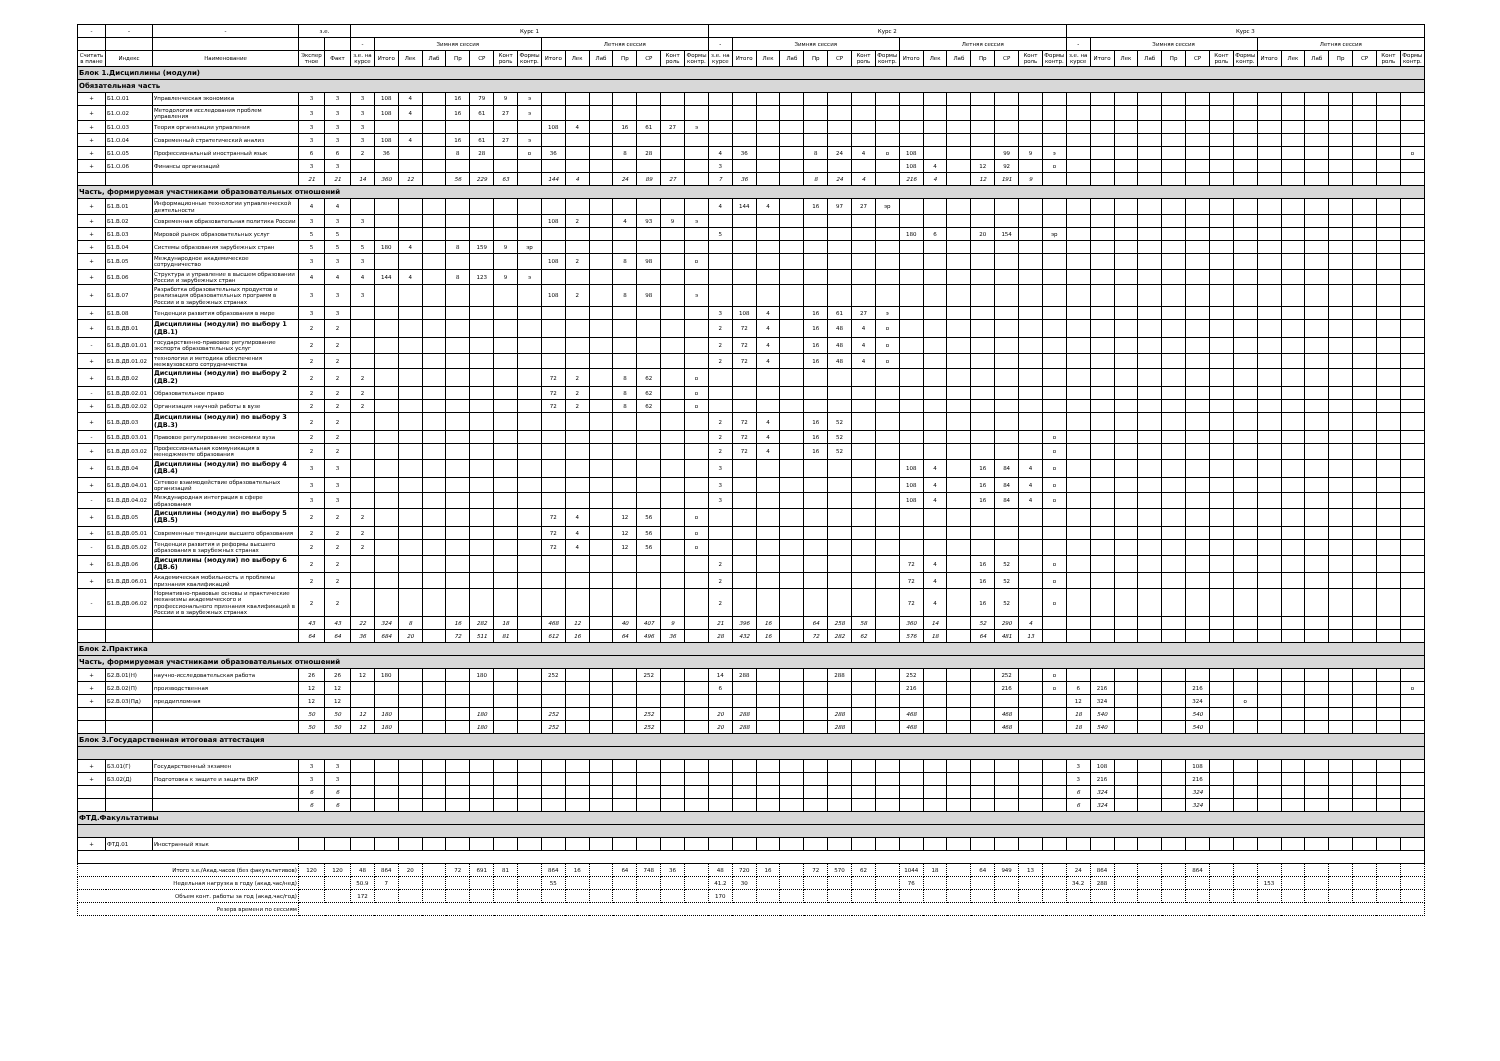| - | - | - | з.е. | | Курс 1 | | | | | | | | | | | | | | | Курс 2 | | | | | | | | | | | | | | | Курс 3 | | | | | | | | | | | | | | |
| --- | --- | --- | --- | --- | --- | --- | --- | --- | --- | --- | --- | --- | --- | --- | --- | --- | --- | --- | --- | --- | --- | --- | --- | --- | --- | --- | --- | --- | --- | --- | --- | --- | --- | --- | --- | --- | --- | --- | --- | --- | --- | --- | --- | --- | --- | --- | --- | --- | --- |
| | | | | | - | Зимняя сессия | | | | | | | Летняя сессия | | | | | | | - | Зимняя сессия | | | | | | | Летняя сессия | | | | | | | - | Зимняя сессия | | | | | | | Летняя сессия | | | | | | |
| Считать в плане | Индекс | Наименование | Экспер тное | Факт | з.е. на курсе | Итого | Лек | Лаб | Пр | СР | Конт роль | Формы контр. | Итого | Лек | Лаб | Пр | СР | Конт роль | Формы контр. | з.е. на курсе | Итого | Лек | Лаб | Пр | СР | Конт роль | Формы контр. | Итого | Лек | Лаб | Пр | СР | Конт роль | Формы контр. | з.е. на курсе | Итого | Лек | Лаб | Пр | СР | Конт роль | Формы контр. | Итого | Лек | Лаб | Пр | СР | Конт роль | Формы контр. |
| Блок 1.Дисциплины (модули) | | | | | | | | | | | | | | | | | | | | | | | | | | | | | | | | | | | | | | | | | | | | | | | | | |
| Обязательная часть | | | | | | | | | | | | | | | | | | | | | | | | | | | | | | | | | | | | | | | | | | | | | | | | | |
| + | Б1.О.01 | Управленческая экономика | 3 | 3 | 3 | 108 | 4 | | 16 | 79 | 9 | э | | | | | | | | | | | | | | | | | | | | | | | | | | | | | | | | | | | | | |
| + | Б1.О.02 | Методология исследования проблем управления | 3 | 3 | 3 | 108 | 4 | | 16 | 61 | 27 | э | | | | | | | | | | | | | | | | | | | | | | | | | | | | | | | | | | | | | |
| + | Б1.О.03 | Теория организации управления | 3 | 3 | 3 | | | | | | | | 108 | 4 | | 16 | 61 | 27 | э | | | | | | | | | | | | | | | | | | | | | | | | | | | | | | |
| + | Б1.О.04 | Современный стратегический анализ | 3 | 3 | 3 | 108 | 4 | | 16 | 61 | 27 | э | | | | | | | | | | | | | | | | | | | | | | | | | | | | | | | | | | | | | |
| + | Б1.О.05 | Профессиональный иностранный язык | 6 | 6 | 2 | 36 | | | 8 | 28 | | о | 36 | | | 8 | 28 | | | 4 | 36 | | | 8 | 24 | 4 | о | 108 | | | | 99 | 9 | э | | | | | | | | | | | | | | | о |
| + | Б1.О.06 | Финансы организаций | 3 | 3 | | | | | | | | | | | | | | | | 3 | | | | | | | | 108 | 4 | | 12 | 92 | | о | | | | | | | | | | | | | | | |
| | | | 21 | 21 | 14 | 360 | 12 | | 56 | 229 | 63 | | 144 | 4 | | 24 | 89 | 27 | | 7 | 36 | | | 8 | 24 | 4 | | 216 | 4 | | 12 | 191 | 9 | | | | | | | | | | | | | | | | |
| Часть, формируемая участниками образовательных отношений | | | | | | | | | | | | | | | | | | | | | | | | | | | | | | | | | | | | | | | | | | | | | | | | | |
| + | Б1.В.01 | Информационные технологии управленческой деятельности | 4 | 4 | | | | | | | | | | | | | | | | 4 | 144 | 4 | | 16 | 97 | 27 | эр | | | | | | | | | | | | | | | | | | | | | | |
| + | Б1.В.02 | Современная образовательная политика России | 3 | 3 | 3 | | | | | | | | 108 | 2 | | 4 | 93 | 9 | э | | | | | | | | | | | | | | | | | | | | | | | | | | | | | | |
| + | Б1.В.03 | Мировой рынок образовательных услуг | 5 | 5 | | | | | | | | | | | | | | | | 5 | | | | | | | | 180 | 6 | | 20 | 154 | | эр | | | | | | | | | | | | | | | |
| + | Б1.В.04 | Системы образования зарубежных стран | 5 | 5 | 5 | 180 | 4 | | 8 | 159 | 9 | эр | | | | | | | | | | | | | | | | | | | | | | | | | | | | | | | | | | | | | |
| + | Б1.В.05 | Международное академическое сотрудничество | 3 | 3 | 3 | | | | | | | | 108 | 2 | | 8 | 98 | | о | | | | | | | | | | | | | | | | | | | | | | | | | | | | | | |
| + | Б1.В.06 | Структура и управление в высшем образовании России и зарубежных стран | 4 | 4 | 4 | 144 | 4 | | 8 | 123 | 9 | э | | | | | | | | | | | | | | | | | | | | | | | | | | | | | | | | | | | | | |
| + | Б1.В.07 | Разработка образовательных продуктов и реализация образовательных программ в России и в зарубежных странах | 3 | 3 | 3 | | | | | | | | 108 | 2 | | 8 | 98 | | э | | | | | | | | | | | | | | | | | | | | | | | | | | | | | | |
| + | Б1.В.08 | Тенденции развития образования в мире | 3 | 3 | | | | | | | | | | | | | | | | 3 | 108 | 4 | | 16 | 61 | 27 | э | | | | | | | | | | | | | | | | | | | | | | |
| + | Б1.В.ДВ.01 | Дисциплины (модули) по выбору 1 (ДВ.1) | 2 | 2 | | | | | | | | | | | | | | | | 2 | 72 | 4 | | 16 | 48 | 4 | о | | | | | | | | | | | | | | | | | | | | | | |
| - | Б1.В.ДВ.01.01 | государственно-правовое регулирование экспорта образовательных услуг | 2 | 2 | | | | | | | | | | | | | | | | 2 | 72 | 4 | | 16 | 48 | 4 | о | | | | | | | | | | | | | | | | | | | | | | |
| + | Б1.В.ДВ.01.02 | технологии и методика обеспечения межвузовского сотрудничества | 2 | 2 | | | | | | | | | | | | | | | | 2 | 72 | 4 | | 16 | 48 | 4 | о | | | | | | | | | | | | | | | | | | | | | | |
| + | Б1.В.ДВ.02 | Дисциплины (модули) по выбору 2 (ДВ.2) | 2 | 2 | 2 | | | | | | | | 72 | 2 | | 8 | 62 | | о | | | | | | | | | | | | | | | | | | | | | | | | | | | | | | |
| - | Б1.В.ДВ.02.01 | Образовательное право | 2 | 2 | 2 | | | | | | | | 72 | 2 | | 8 | 62 | | о | | | | | | | | | | | | | | | | | | | | | | | | | | | | | | |
| + | Б1.В.ДВ.02.02 | Организация научной работы в вузе | 2 | 2 | 2 | | | | | | | | 72 | 2 | | 8 | 62 | | о | | | | | | | | | | | | | | | | | | | | | | | | | | | | | | |
| + | Б1.В.ДВ.03 | Дисциплины (модули) по выбору 3 (ДВ.3) | 2 | 2 | | | | | | | | | | | | | | | | 2 | 72 | 4 | | 16 | 52 | | | | | | | | | | | | | | | | | | | | | | | | |
| - | Б1.В.ДВ.03.01 | Правовое регулирование экономики вуза | 2 | 2 | | | | | | | | | | | | | | | | 2 | 72 | 4 | | 16 | 52 | | | | | | | | | о | | | | | | | | | | | | | | | |
| + | Б1.В.ДВ.03.02 | Профессиональная коммуникация в менеджменте образования | 2 | 2 | | | | | | | | | | | | | | | | 2 | 72 | 4 | | 16 | 52 | | | | | | | | | о | | | | | | | | | | | | | | | |
| + | Б1.В.ДВ.04 | Дисциплины (модули) по выбору 4 (ДВ.4) | 3 | 3 | | | | | | | | | | | | | | | | 3 | | | | | | | | 108 | 4 | | 16 | 84 | 4 | о | | | | | | | | | | | | | | | |
| + | Б1.В.ДВ.04.01 | Сетевое взаимодействие образовательных организаций | 3 | 3 | | | | | | | | | | | | | | | | 3 | | | | | | | | 108 | 4 | | 16 | 84 | 4 | о | | | | | | | | | | | | | | | |
| - | Б1.В.ДВ.04.02 | Международная интеграция в сфере образования | 3 | 3 | | | | | | | | | | | | | | | | 3 | | | | | | | | 108 | 4 | | 16 | 84 | 4 | о | | | | | | | | | | | | | | | |
| + | Б1.В.ДВ.05 | Дисциплины (модули) по выбору 5 (ДВ.5) | 2 | 2 | 2 | | | | | | | | 72 | 4 | | 12 | 56 | | о | | | | | | | | | | | | | | | | | | | | | | | | | | | | | | |
| + | Б1.В.ДВ.05.01 | Современные тенденции высшего образования | 2 | 2 | 2 | | | | | | | | 72 | 4 | | 12 | 56 | | о | | | | | | | | | | | | | | | | | | | | | | | | | | | | | | |
| - | Б1.В.ДВ.05.02 | Тенденции развития и реформы высшего образования в зарубежных странах | 2 | 2 | 2 | | | | | | | | 72 | 4 | | 12 | 56 | | о | | | | | | | | | | | | | | | | | | | | | | | | | | | | | | |
| + | Б1.В.ДВ.06 | Дисциплины (модули) по выбору 6 (ДВ.6) | 2 | 2 | | | | | | | | | | | | | | | | 2 | | | | | | | | 72 | 4 | | 16 | 52 | | о | | | | | | | | | | | | | | | |
| + | Б1.В.ДВ.06.01 | Академическая мобильность и проблемы признания квалификаций | 2 | 2 | | | | | | | | | | | | | | | | 2 | | | | | | | | 72 | 4 | | 16 | 52 | | о | | | | | | | | | | | | | | | |
| - | Б1.В.ДВ.06.02 | Нормативно-правовые основы и практические механизмы академического и профессионального признания квалификаций в России и в зарубежных странах | 2 | 2 | | | | | | | | | | | | | | | | 2 | | | | | | | | 72 | 4 | | 16 | 52 | | о | | | | | | | | | | | | | | | |
| | | | 43 | 43 | 22 | 324 | 8 | | 16 | 282 | 18 | | 468 | 12 | | 40 | 407 | 9 | | 21 | 396 | 16 | | 64 | 258 | 58 | | 360 | 14 | | 52 | 290 | 4 | | | | | | | | | | | | | | | | |
| | | | 64 | 64 | 36 | 684 | 20 | | 72 | 511 | 81 | | 612 | 16 | | 64 | 496 | 36 | | 28 | 432 | 16 | | 72 | 282 | 62 | | 576 | 18 | | 64 | 481 | 13 | | | | | | | | | | | | | | | | |
| Блок 2.Практика | | | | | | | | | | | | | | | | | | | | | | | | | | | | | | | | | | | | | | | | | | | | | | | | | |
| Часть, формируемая участниками образовательных отношений | | | | | | | | | | | | | | | | | | | | | | | | | | | | | | | | | | | | | | | | | | | | | | | | | |
| + | Б2.В.01(Н) | научно-исследовательская работа | 26 | 26 | 12 | 180 | | | | 180 | | | 252 | | | | 252 | | | 14 | 288 | | | | 288 | | | 252 | | | | 252 | | о | | | | | | | | | | | | | | | |
| + | Б2.В.02(П) | производственная | 12 | 12 | | | | | | | | | | | | | | | | 6 | | | | | | | | 216 | | | | 216 | | о | 6 | 216 | | | | 216 | | | | | | | | | о |
| + | Б2.В.03(Пд) | преддипломная | 12 | 12 | | | | | | | | | | | | | | | | | | | | | | | | | | | | | | | 12 | 324 | | | | 324 | | о | | | | | | | |
| | | | 50 | 50 | 12 | 180 | | | | 180 | | | 252 | | | | 252 | | | 20 | 288 | | | | 288 | | | 468 | | | | 468 | | | 18 | 540 | | | | 540 | | | | | | | | | |
| | | | 50 | 50 | 12 | 180 | | | | 180 | | | 252 | | | | 252 | | | 20 | 288 | | | | 288 | | | 468 | | | | 468 | | | 18 | 540 | | | | 540 | | | | | | | | | |
| Блок 3.Государственная итоговая аттестация | | | | | | | | | | | | | | | | | | | | | | | | | | | | | | | | | | | | | | | | | | | | | | | | | |
| + | Б3.01(Г) | Государственный экзамен | 3 | 3 | | | | | | | | | | | | | | | | | | | | | | | | | | | | | | | 3 | 108 | | | | 108 | | | | | | | | | |
| + | Б3.02(Д) | Подготовка к защите и защита ВКР | 3 | 3 | | | | | | | | | | | | | | | | | | | | | | | | | | | | | | | 3 | 216 | | | | 216 | | | | | | | | | |
| | | | 6 | 6 | | | | | | | | | | | | | | | | | | | | | | | | | | | | | | | 6 | 324 | | | | 324 | | | | | | | | | |
| | | | 6 | 6 | | | | | | | | | | | | | | | | | | | | | | | | | | | | | | | 6 | 324 | | | | 324 | | | | | | | | | |
| ФТД.Факультативы | | | | | | | | | | | | | | | | | | | | | | | | | | | | | | | | | | | | | | | | | | | | | | | | | |
| + | ФТД.01 | Иностранный язык | | | | | | | | | | | | | | | | | | | | | | | | | | | | | | | | | | | | | | | | | | | | | | | |
| Итого з.е./Акад.часов (без факультативов) | | | 120 | 120 | 48 | 864 | 20 | | 72 | 691 | 81 | | 864 | 16 | | 64 | 748 | 36 | | 48 | 720 | 16 | | 72 | 570 | 62 | | 1044 | 18 | | 64 | 949 | 13 | | 24 | 864 | | | | 864 | | | | | | | | | |
| Недельная нагрузка в году (акад.час/нед) | | | | | 50.9 | 7 | | | | | | | 55 | | | | | | | 41.2 | 30 | | | | | | | 76 | | | | | | | 34.2 | 288 | | | | | | | 153 | | | | | | |
| Объем конт. работы за год (акад.час/год) | | | | | 172 | | | | | | | | | | | | | | | 170 | | | | | | | | | | | | | | | | | | | | | | | | | | | | | |
| Резерв времени по сессиям | | | | | | | | | | | | | | | | | | | | | | | | | | | | | | | | | | | | | | | | | | | | | | | | | |